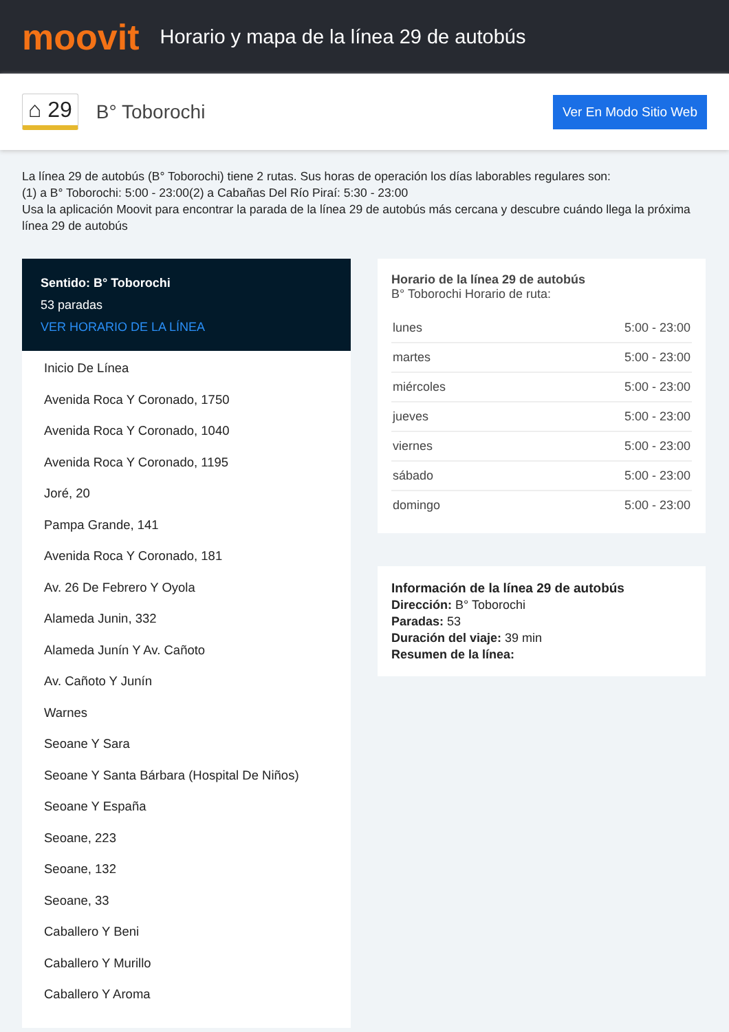moovit
Horario y mapa de la línea 29 de autobús
⌂ 29
B° Toborochi
Ver En Modo Sitio Web
La línea 29 de autobús (B° Toborochi) tiene 2 rutas. Sus horas de operación los días laborables regulares son:
(1) a B° Toborochi: 5:00 - 23:00(2) a Cabañas Del Río Piraí: 5:30 - 23:00
Usa la aplicación Moovit para encontrar la parada de la línea 29 de autobús más cercana y descubre cuándo llega la próxima línea 29 de autobús
Sentido: B° Toborochi
53 paradas
VER HORARIO DE LA LÍNEA
Inicio De Línea
Avenida Roca Y Coronado, 1750
Avenida Roca Y Coronado, 1040
Avenida Roca Y Coronado, 1195
Joré, 20
Pampa Grande, 141
Avenida Roca Y Coronado, 181
Av. 26 De Febrero Y Oyola
Alameda Junin, 332
Alameda Junín Y Av. Cañoto
Av. Cañoto Y Junín
Warnes
Seoane Y Sara
Seoane Y Santa Bárbara (Hospital De Niños)
Seoane Y España
Seoane, 223
Seoane, 132
Seoane, 33
Caballero Y Beni
Caballero Y Murillo
Caballero Y Aroma
Horario de la línea 29 de autobús
B° Toborochi Horario de ruta:
| lunes | 5:00 - 23:00 |
| martes | 5:00 - 23:00 |
| miércoles | 5:00 - 23:00 |
| jueves | 5:00 - 23:00 |
| viernes | 5:00 - 23:00 |
| sábado | 5:00 - 23:00 |
| domingo | 5:00 - 23:00 |
Información de la línea 29 de autobús
Dirección: B° Toborochi
Paradas: 53
Duración del viaje: 39 min
Resumen de la línea: